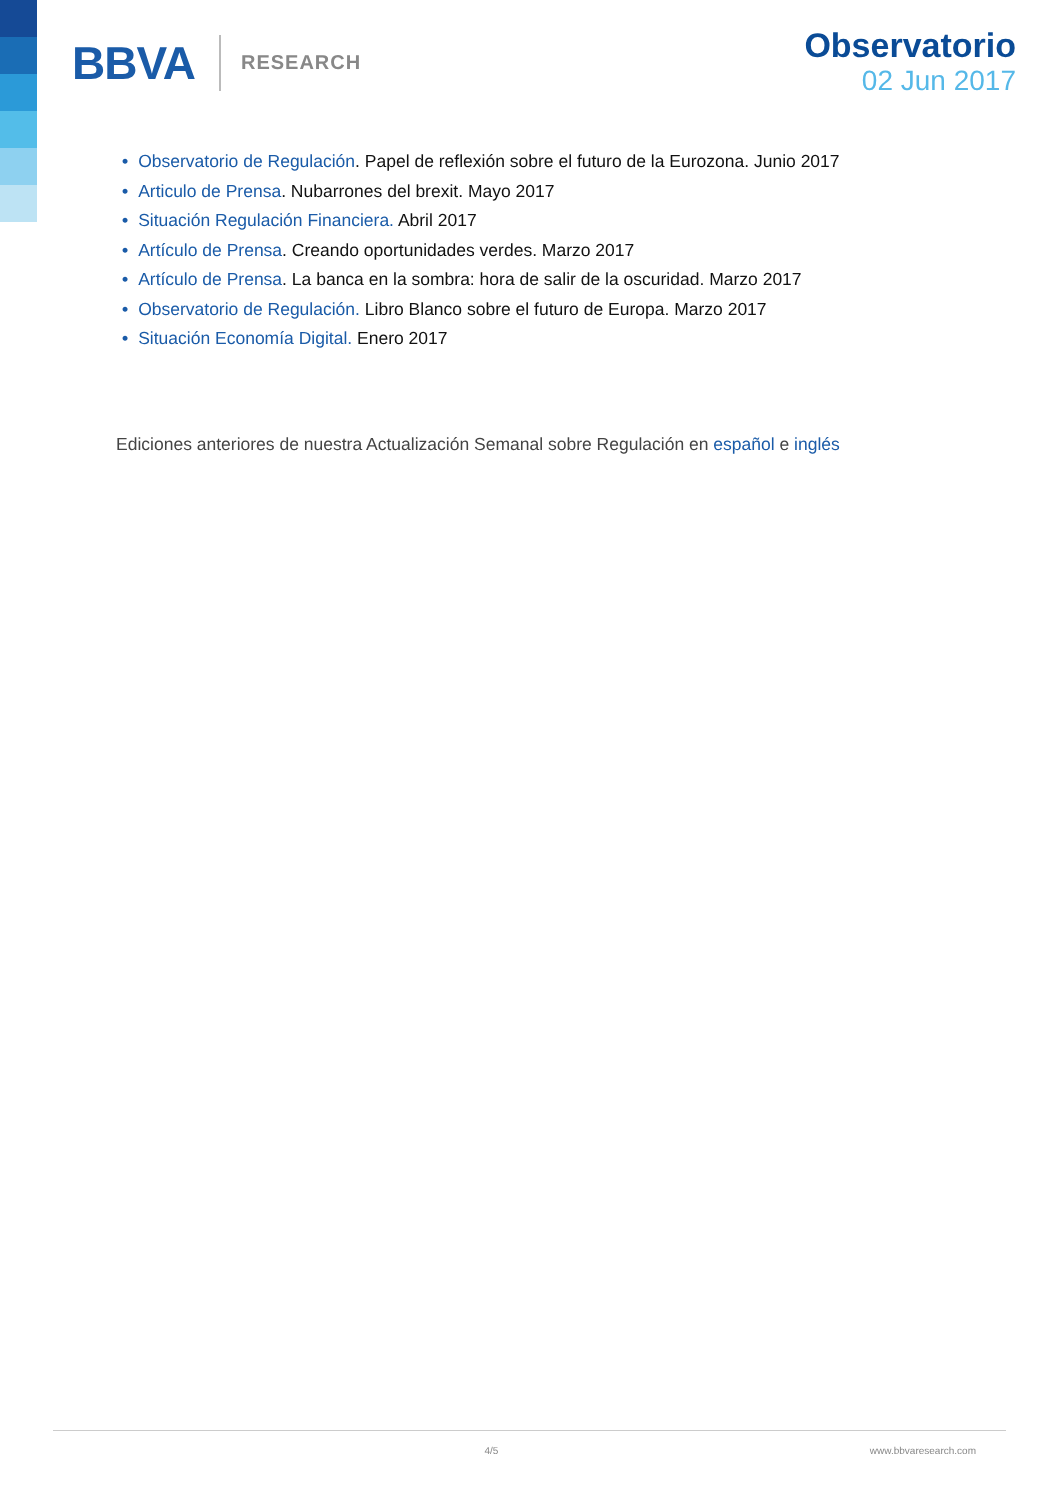BBVA RESEARCH
Observatorio
02 Jun 2017
• Observatorio de Regulación. Papel de reflexión sobre el futuro de la Eurozona. Junio 2017
• Articulo de Prensa. Nubarrones del brexit. Mayo 2017
• Situación Regulación Financiera. Abril 2017
• Artículo de Prensa. Creando oportunidades verdes. Marzo 2017
• Artículo de Prensa. La banca en la sombra: hora de salir de la oscuridad. Marzo 2017
• Observatorio de Regulación. Libro Blanco sobre el futuro de Europa. Marzo 2017
• Situación Economía Digital. Enero 2017
Ediciones anteriores de nuestra Actualización Semanal sobre Regulación en español e inglés
4/5 www.bbvaresearch.com